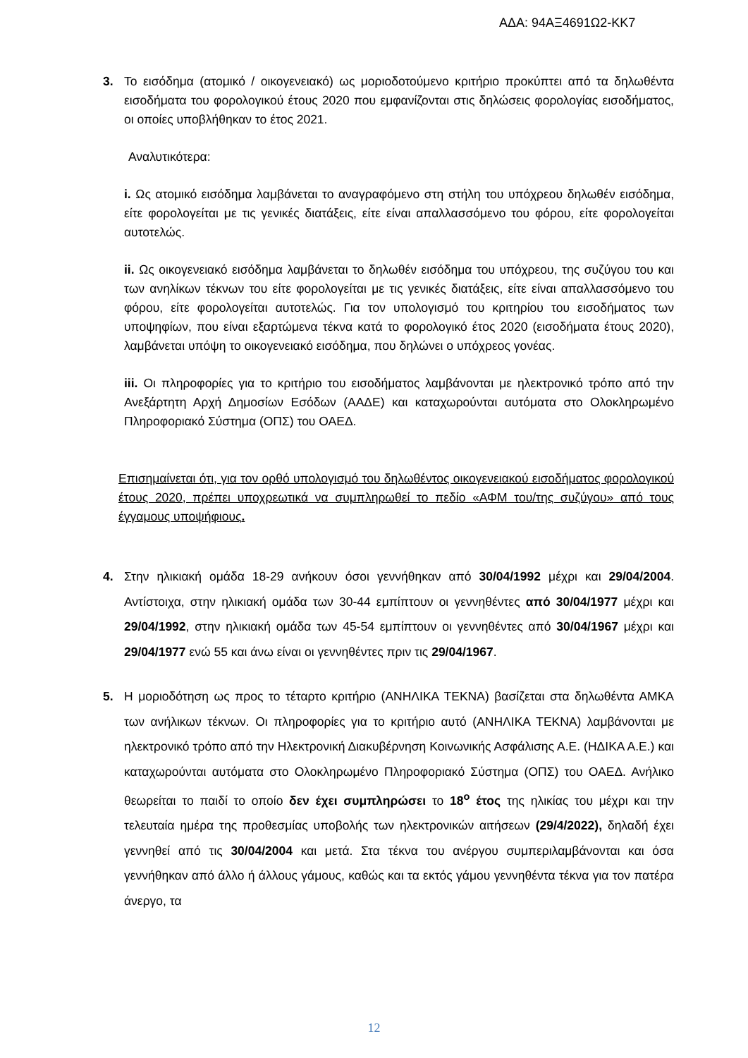ΑΔΑ: 94ΑΞ4691Ω2-ΚΚ7
3. Το εισόδημα (ατομικό / οικογενειακό) ως μοριοδοτούμενο κριτήριο προκύπτει από τα δηλωθέντα εισοδήματα του φορολογικού έτους 2020 που εμφανίζονται στις δηλώσεις φορολογίας εισοδήματος, οι οποίες υποβλήθηκαν το έτος 2021.
Αναλυτικότερα:
i. Ως ατομικό εισόδημα λαμβάνεται το αναγραφόμενο στη στήλη του υπόχρεου δηλωθέν εισόδημα, είτε φορολογείται με τις γενικές διατάξεις, είτε είναι απαλλασσόμενο του φόρου, είτε φορολογείται αυτοτελώς.
ii. Ως οικογενειακό εισόδημα λαμβάνεται το δηλωθέν εισόδημα του υπόχρεου, της συζύγου του και των ανηλίκων τέκνων του είτε φορολογείται με τις γενικές διατάξεις, είτε είναι απαλλασσόμενο του φόρου, είτε φορολογείται αυτοτελώς. Για τον υπολογισμό του κριτηρίου του εισοδήματος των υποψηφίων, που είναι εξαρτώμενα τέκνα κατά το φορολογικό έτος 2020 (εισοδήματα έτους 2020), λαμβάνεται υπόψη το οικογενειακό εισόδημα, που δηλώνει ο υπόχρεος γονέας.
iii. Οι πληροφορίες για το κριτήριο του εισοδήματος λαμβάνονται με ηλεκτρονικό τρόπο από την Ανεξάρτητη Αρχή Δημοσίων Εσόδων (ΑΑΔΕ) και καταχωρούνται αυτόματα στο Ολοκληρωμένο Πληροφοριακό Σύστημα (ΟΠΣ) του ΟΑΕΔ.
Επισημαίνεται ότι, για τον ορθό υπολογισμό του δηλωθέντος οικογενειακού εισοδήματος φορολογικού έτους 2020, πρέπει υποχρεωτικά να συμπληρωθεί το πεδίο «ΑΦΜ του/της συζύγου» από τους έγγαμους υποψήφιους.
4. Στην ηλικιακή ομάδα 18-29 ανήκουν όσοι γεννήθηκαν από 30/04/1992 μέχρι και 29/04/2004. Αντίστοιχα, στην ηλικιακή ομάδα των 30-44 εμπίπτουν οι γεννηθέντες από 30/04/1977 μέχρι και 29/04/1992, στην ηλικιακή ομάδα των 45-54 εμπίπτουν οι γεννηθέντες από 30/04/1967 μέχρι και 29/04/1977 ενώ 55 και άνω είναι οι γεννηθέντες πριν τις 29/04/1967.
5. Η μοριοδότηση ως προς το τέταρτο κριτήριο (ΑΝΗΛΙΚΑ ΤΕΚΝΑ) βασίζεται στα δηλωθέντα ΑΜΚΑ των ανήλικων τέκνων. Οι πληροφορίες για το κριτήριο αυτό (ΑΝΗΛΙΚΑ ΤΕΚΝΑ) λαμβάνονται με ηλεκτρονικό τρόπο από την Ηλεκτρονική Διακυβέρνηση Κοινωνικής Ασφάλισης Α.Ε. (ΗΔΙΚΑ Α.Ε.) και καταχωρούνται αυτόματα στο Ολοκληρωμένο Πληροφοριακό Σύστημα (ΟΠΣ) του ΟΑΕΔ. Ανήλικο θεωρείται το παιδί το οποίο δεν έχει συμπληρώσει το 18<sup>ο</sup> έτος της ηλικίας του μέχρι και την τελευταία ημέρα της προθεσμίας υποβολής των ηλεκτρονικών αιτήσεων (29/4/2022), δηλαδή έχει γεννηθεί από τις 30/04/2004 και μετά. Στα τέκνα του ανέργου συμπεριλαμβάνονται και όσα γεννήθηκαν από άλλο ή άλλους γάμους, καθώς και τα εκτός γάμου γεννηθέντα τέκνα για τον πατέρα άνεργο, τα
12